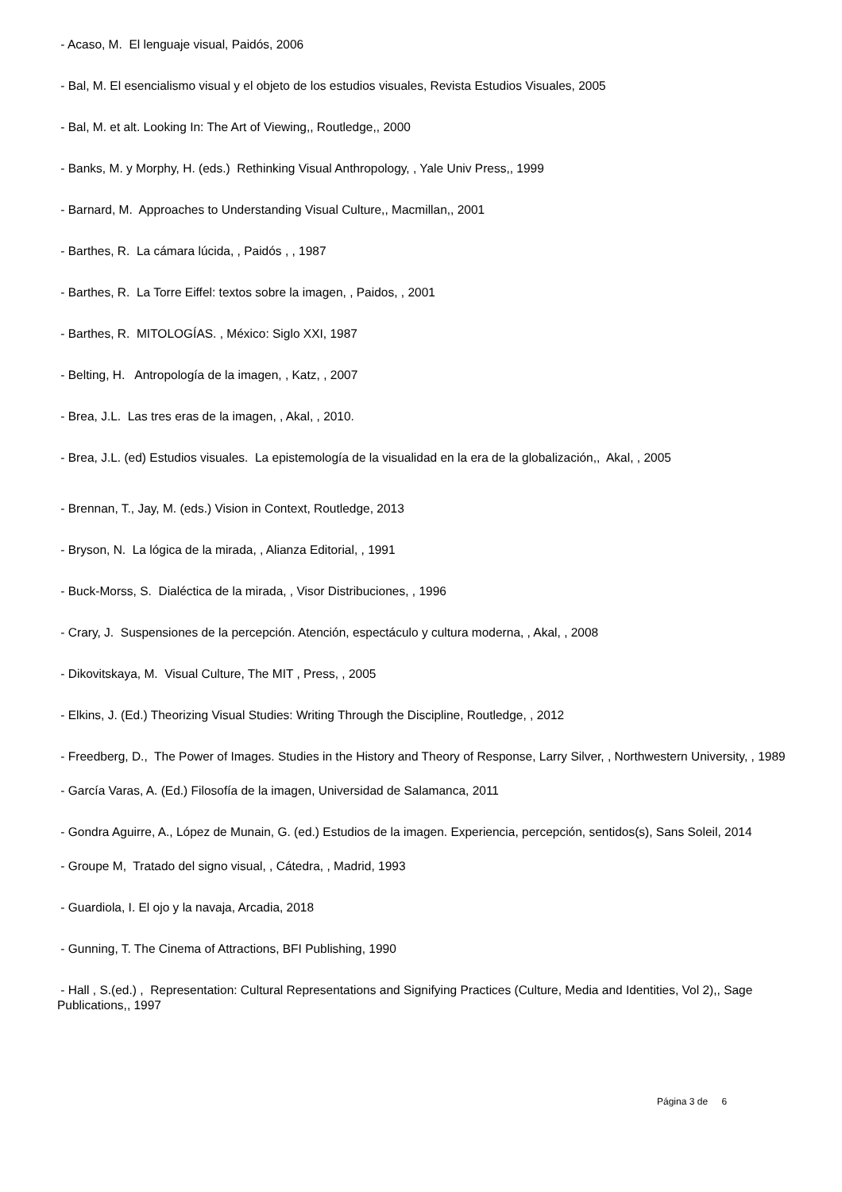- Acaso, M. El lenguaje visual, Paidós, 2006
- Bal, M. El esencialismo visual y el objeto de los estudios visuales, Revista Estudios Visuales, 2005
- Bal, M. et alt. Looking In: The Art of Viewing,, Routledge,, 2000
- Banks, M. y Morphy, H. (eds.) Rethinking Visual Anthropology, , Yale Univ Press,, 1999
- Barnard, M. Approaches to Understanding Visual Culture,, Macmillan,, 2001
- Barthes, R. La cámara lúcida, , Paidós , , 1987
- Barthes, R. La Torre Eiffel: textos sobre la imagen, , Paidos, , 2001
- Barthes, R. MITOLOGÍAS. , México: Siglo XXI, 1987
- Belting, H. Antropología de la imagen, , Katz, , 2007
- Brea, J.L. Las tres eras de la imagen, , Akal, , 2010.
- Brea, J.L. (ed) Estudios visuales. La epistemología de la visualidad en la era de la globalización,, Akal, , 2005
- Brennan, T., Jay, M. (eds.) Vision in Context, Routledge, 2013
- Bryson, N. La lógica de la mirada, , Alianza Editorial, , 1991
- Buck-Morss, S. Dialéctica de la mirada, , Visor Distribuciones, , 1996
- Crary, J. Suspensiones de la percepción. Atención, espectáculo y cultura moderna, , Akal, , 2008
- Dikovitskaya, M. Visual Culture, The MIT , Press, , 2005
- Elkins, J. (Ed.) Theorizing Visual Studies: Writing Through the Discipline, Routledge, , 2012
- Freedberg, D., The Power of Images. Studies in the History and Theory of Response, Larry Silver, , Northwestern University, , 1989
- García Varas, A. (Ed.) Filosofía de la imagen, Universidad de Salamanca, 2011
- Gondra Aguirre, A., López de Munain, G. (ed.) Estudios de la imagen. Experiencia, percepción, sentidos(s), Sans Soleil, 2014
- Groupe M, Tratado del signo visual, , Cátedra, , Madrid, 1993
- Guardiola, I. El ojo y la navaja, Arcadia, 2018
- Gunning, T. The Cinema of Attractions, BFI Publishing, 1990
- Hall , S.(ed.) , Representation: Cultural Representations and Signifying Practices (Culture, Media and Identities, Vol 2),, Sage Publications,, 1997
Página 3 de 6